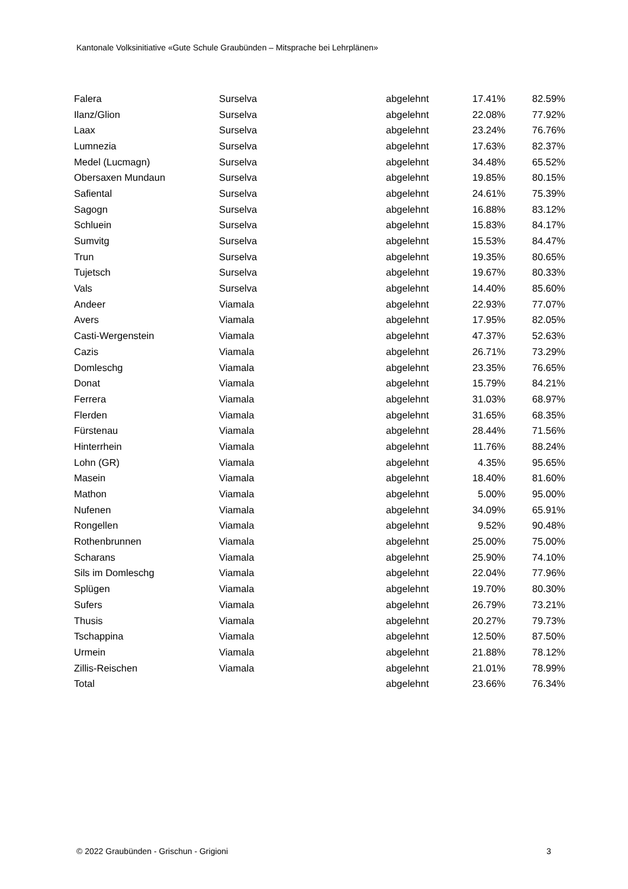Kantonale Volksinitiative «Gute Schule Graubünden – Mitsprache bei Lehrplänen»
| Falera | Surselva | abgelehnt | 17.41% | 82.59% |
| Ilanz/Glion | Surselva | abgelehnt | 22.08% | 77.92% |
| Laax | Surselva | abgelehnt | 23.24% | 76.76% |
| Lumnezia | Surselva | abgelehnt | 17.63% | 82.37% |
| Medel (Lucmagn) | Surselva | abgelehnt | 34.48% | 65.52% |
| Obersaxen Mundaun | Surselva | abgelehnt | 19.85% | 80.15% |
| Safiental | Surselva | abgelehnt | 24.61% | 75.39% |
| Sagogn | Surselva | abgelehnt | 16.88% | 83.12% |
| Schluein | Surselva | abgelehnt | 15.83% | 84.17% |
| Sumvitg | Surselva | abgelehnt | 15.53% | 84.47% |
| Trun | Surselva | abgelehnt | 19.35% | 80.65% |
| Tujetsch | Surselva | abgelehnt | 19.67% | 80.33% |
| Vals | Surselva | abgelehnt | 14.40% | 85.60% |
| Andeer | Viamala | abgelehnt | 22.93% | 77.07% |
| Avers | Viamala | abgelehnt | 17.95% | 82.05% |
| Casti-Wergenstein | Viamala | abgelehnt | 47.37% | 52.63% |
| Cazis | Viamala | abgelehnt | 26.71% | 73.29% |
| Domleschg | Viamala | abgelehnt | 23.35% | 76.65% |
| Donat | Viamala | abgelehnt | 15.79% | 84.21% |
| Ferrera | Viamala | abgelehnt | 31.03% | 68.97% |
| Flerden | Viamala | abgelehnt | 31.65% | 68.35% |
| Fürstenau | Viamala | abgelehnt | 28.44% | 71.56% |
| Hinterrhein | Viamala | abgelehnt | 11.76% | 88.24% |
| Lohn (GR) | Viamala | abgelehnt | 4.35% | 95.65% |
| Masein | Viamala | abgelehnt | 18.40% | 81.60% |
| Mathon | Viamala | abgelehnt | 5.00% | 95.00% |
| Nufenen | Viamala | abgelehnt | 34.09% | 65.91% |
| Rongellen | Viamala | abgelehnt | 9.52% | 90.48% |
| Rothenbrunnen | Viamala | abgelehnt | 25.00% | 75.00% |
| Scharans | Viamala | abgelehnt | 25.90% | 74.10% |
| Sils im Domleschg | Viamala | abgelehnt | 22.04% | 77.96% |
| Splügen | Viamala | abgelehnt | 19.70% | 80.30% |
| Sufers | Viamala | abgelehnt | 26.79% | 73.21% |
| Thusis | Viamala | abgelehnt | 20.27% | 79.73% |
| Tschappina | Viamala | abgelehnt | 12.50% | 87.50% |
| Urmein | Viamala | abgelehnt | 21.88% | 78.12% |
| Zillis-Reischen | Viamala | abgelehnt | 21.01% | 78.99% |
| Total | | abgelehnt | 23.66% | 76.34% |
© 2022 Graubünden - Grischun - Grigioni 3